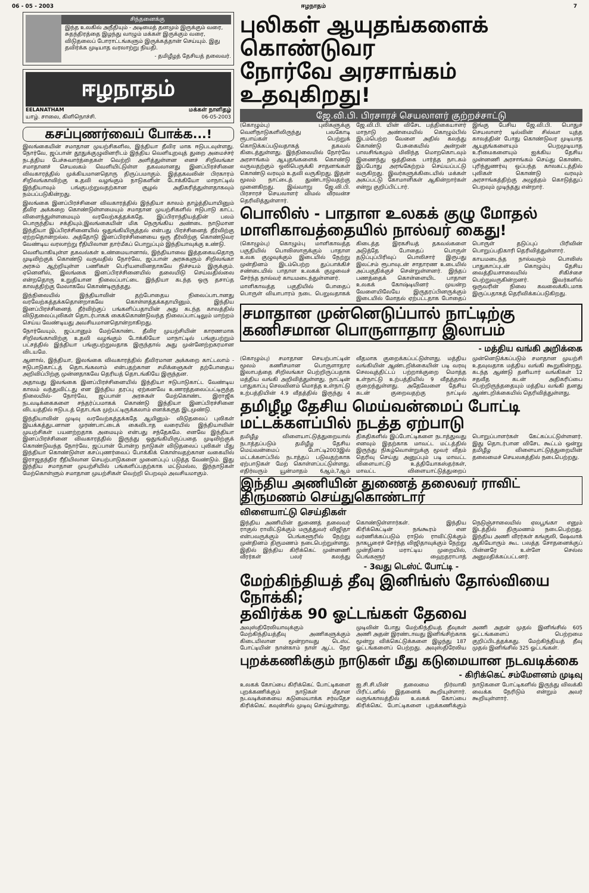06 - 05 - 2003 ஈழநாதம் 7
சிந்தனைக்கு
இந்த உலகில் அநீதியும் - அடிமைத் தனமும் இருக்கும் வரை, சுதந்திரத்தை இழந்து வாழும் மக்கள் இருக்கும் வரை, விடுதலைப் போராட்டங்களும் இருக்கத்தான் செய்யும். இது தவிர்க்க முடியாத வரலாற்று நியதி.
- தமிழீழத் தேசியத் தலைவர்.
ஈழநாதம்
EELANATHAM மக்கள் நாளிதழ்
யாழ். சாலை, கிளிநொச்சி. 06-05-2003
கசப்புணர்வைப் போக்க...!
இலங்கையின் சமாதான முயற்சிகளில, இந்தியா தீவிர மாக ஈடுபடவுள்ளது. நோர்வே, ஜப்பான் தூதுக்குழுவினரிடம் இந்திய வெளியுறவுத் துறை அமைச்சர் நடத்திய பேச்சுவார்த்தைகள் வெற்றி அளித்துள்ளன எனச் சிறிலங்கா சமாதானச் செயலகம் வெளியிட்டுள்ள தகவலானது இனப்பிரச்சினை விவகாரத்தில் முக்கியமானதொரு திருப்பமாகும். இத்தகவலின் பிரகாரம் சிறிலங்காவிற்கு உதவி வழங்கும் நாடுகளின் டோக்கியோ மாநாட்டில் இந்தியாவும் பங்குபற்றுவதற்கான சூழல் அதிகரித்துள்ளதாகவும் நம்பப்படுகின்றது.
இலங்கை இனப்பிரச்சினை விவகாரத்தில் இந்தியா காலம் தாழ்த்தியாயினும் தீவிர அக்கறை கொண்டுள்ளமையும் சமாதான முயற்சிகளில் ஈடுபாடு காட்ட விளைந்துள்ளமையும் வரவேற்கத்தக்கதே. இப்பிராந்தியத்தின் பலம் பொருந்திய சக்தியும்,இலங்கையின் மிக நெருங்கிய அண்டை நாடுமான இந்தியா இப்பிரச்சினையில் ஒதுங்கியிருத்தல் என்பது பிரச்சினைத் தீர்விற்கு ஏற்றதொன்றல்ல. அத்தோடு இனப்பிரச்சினையை ஒரு தீர்விற்கு கொண்டுவர வேண்டிய வரலாற்று ரீதியிலான தார்மீகப் பொறுப்பும் இந்தியாவுக்கு உண்டு.
வெளியாகியுள்ள தகவல்கள் உண்மையானால், இந்தியாவை இத்தகையதொரு முடிவிற்குக் கொண்டு வருவதில் நோர்வே, ஜப்பான் அரசுகளும் சிறிலங்கா அரசும் ஆற்றியுள்ள பணிகள் பெரியளவினதாகவே நிச்சயம் இருக்கும். ஏனெனில், இலங்கை இனப்பிரச்சினையில் தலையிடு செய்வதில்லை என்றதொரு உறுதியான நிலைப்பாட்டை இந்தியா கடந்த ஒரு தசாப்த காலத்திற்கு மேலாகவே கொண்டிருந்தது.
இந்நிலையில் இந்தியாவின் தற்போதைய நிலைப்பாடானது வரவேற்கத்தக்கதொன்றாகவே கொள்ளத்தக்கதாயினும், இந்திய இனப்பிரச்சினைத் தீர்விற்குப் பங்களிப்பதாயின் அது கடந்த காலத்தில் விடுதலைப்புலிகள் தொடர்பாகக் கைக்கொண்டுவந்த நிலைப்பாட்டிலும் மாற்றம் செய்ய வேண்டியது அவசியமானதொன்றாகிறது.
நோர்வேயும், ஜப்பானும் மேற்கொண்ட தீவிர முயற்சியின் காரணமாக சிறிலங்காவிற்கு உதவி வழங்கும் டோக்கியோ மாநாட்டில் பங்குபற்றும் பட்சத்தில் இந்தியா பங்குபற்றுவதாக இருந்தால் அது முன்னேற்றகரமான விடயமே.
ஆனால், இந்தியா, இலங்கை விவகாரத்தில் தீவிரமான அக்கறை காட்டலாம் - ஈடுபாடுகாட்டத் தொடங்கலாம் என்பதற்கான சமிக்ஞைகள் தற்போதைய அறிவிப்பிற்கு முன்னதாகவே தெரியத் தொடங்கியே இருந்தன.
அதாவது இலங்கை இனப்பிரச்சினையில் இந்தியா ஈடுபாடுகாட்ட வேண்டிய காலம் வந்துவிட்டது என இந்திய தரப்பு ஏற்கனவே உணரத்தலைப்பட்டிருந்த நிலையில்- நோர்வே, ஜப்பான் அரசுகள் மேற்கொண்ட இராஜீக நடவடிக்கைகளை சந்தர்ப்பமாகக் கொண்டு இந்தியா இனப்பிரச்சினை விடயத்தில் ஈடுபடத் தொடங்க முற்பட்டிருக்கலாம் எனக்கருத இடமுண்டு.
இந்தியாவின் முடிவு வரவேற்கத்தக்கதே ஆயினும்- விடுதலைப் புலிகள் இயக்கத்துடனான முரண்பாட்டைக் கைவிடாத வரையில் இந்தியாவின் முயற்சிகள் பயனற்றதாக அமையும் என்பது சந்தேகமே. எனவே இந்தியா இனப்பிரச்சினை விவகாரத்தில் இருந்து ஒதுங்கியிருப்பதை முடிவிற்குக் கொண்டுவந்த நோர்வே, ஜப்பான் போன்ற நாடுகள் விடுதலைப் புலிகள் மீது இந்தியா கொண்டுள்ள கசப்புணர்வைப் போக்கிக் கொள்வதற்கான வகையில் இராஜதந்திர ரீதியிலான செயற்பாடுகளை முனைப்புப் படுத்த வேண்டும். இது இந்திய சமாதான முயற்சியில் பங்களிப்பதற்காக மட்டுமல்ல, இந்நாடுகள் மேற்கொள்ளும் சமாதான முயற்சிகள் வெற்றி பெறவும் அவசியமாகும்.
புலிகள் ஆயுதங்களைக் கொண்டுவர
நோர்வே அரசாங்கம் உதவுகிறது!
ஜே.வி.பி. பிரசாரச் செயலாளர் குற்றச்சாட்டு
(கொழும்பு) புலிகளுக்கு வெளிநாடுகளிலிருந்து பலகோடி ரூபாய்கள் பெற்றுக் கொடுக்கப்படுவதாகத் தகவல் கிடைத்துள்ளது. இந்நிலையில் நோர்வே அரசாங்கம் ஆயுதங்களைக் கொண்டு வருவதற்கும் ஒலிபெருக்கி சாதனங்கள் கொண்டு வரவும் உதவி வருகிறது. இதன் மூலம் நாட்டைத் துண்டாடுவதற்கு முனைகிறது. இவ்வாறு ஜே.வி.பி. பிரசாரச் செயலாளர் விமல் வீரவன்ச தெரிவித்துள்ளார்.
ஜே.வி.பி. யின் விசேட பத்திகையாளர் மாநாடு அண்மையில் கொழும்பில் இடம்பெற்ற வேளை அதில் கலந்து கொண்டு பேசுகையில் அன்றன் பாலசிங்கமும் மிலிந்த மொறகொடவும் இணைந்து ஒத்திகை பார்த்த நாடகம் இப்போது அரங்கேற்றம் செய்யப்பட்டு வருகிறது. இவர்களுக்கிடையில் மக்கள் அகப்பட்டு கோமாளிகள் ஆகின்றார்கள் என்று குறிப்பிட்டார்.
இங்கு பேசிய ஜே.வி.பி. பொதுச் செயலாளர் டில்வின் சில்வா யுத்த காலத்தின் போது கொண்டுவர முடியாத ஆயுதங்களையும் பெறமுடியாத உரிமைகளையும் ஐக்கிய தேசிய முன்னணி அரசாங்கம் செய்து கொண்ட புரிந்துணர்வு ஒப்பந்த காலகட்டத்தில் புலிகள் கொண்டு வரவும் அரசாங்கத்திற்கு அழுத்தம் கொடுத்துப் பெறவும் முடிந்தது என்றார்.
பொலிஸ் - பாதாள உலகக் குழு மோதல்
மாளிகாவத்தையில் நால்வர் கைது!
(கொழும்பு) கொழும்பு மாளிகாவத்த பகுதியில் பொலிஸாருக்கும் பாதாள உலக குழுவுக்கும் இடையில் நேற்று முன்தினம் இடம்பெற்ற துப்பாக்கிச் சண்டையில் பாதாள உலகக் குழுவைச் சேர்ந்த நால்வர் காயமடைந்துள்ளனர்.
மாளிகாவத்த பகுதியில் போதைப் பொருள் வியாபாரம் நடை பெறுவதாகக் கிடைத்த இரகசியத் தகவல்களை அடுத்தே போதைப் பொருள் தடுப்புப்பிரிவுப் பொலிசார் இருபது இலட்சம் ரூபாவுடன் சாதாரண உடையில் அப்பகுதிக்குச் சென்றுள்ளனர். இந்தப் பணத்தைக் கொள்ளையிட பாதாள உலகக் கோஷ்டியினர் முயன்ற வேளையிலேயே இருதரப்பினருக்கும் இடையில் மோதல் ஏற்பட்டதாக போதைப் பொருள் தடுப்புப் பிரிவின் பொறுப்பதிகாரி தெரிவித்துள்ளார்.
காயமடைந்த நால்வரும் பொலிஸ் பாதுகாப்புடன் கொழும்பு தேசிய வைத்தியசாலையில் சிகிச்சை பெற்றுவருகின்றனர். இவர்களில் ஒருவரின் நிலை கவலைக்கிடமாக இருப்பதாகத் தெரிவிக்கப்படுகிறது.
சமாதான முன்னெடுப்பால் நாட்டிற்கு
கணிசமான பொருளாதார இலாபம்
- மத்திய வங்கி அறிக்கை
(கொழும்பு) சமாதான செயற்பாட்டின் மூலம் கணிசமான பொருளாதார இலாபத்தை சிறிலங்கா பெற்றிருப்பதாக மத்திய வங்கி அறிவித்துள்ளது. நாட்டின் பாதுகாப்பு செலவினம் மொத்த உள்நாட்டு உற்பத்தியின் 4.9 வீதத்தில் இருந்து 4 வீதமாக குறைக்கப்பட்டுள்ளது. மத்திய வங்கியின் ஆண்டறிக்கையின் படி வரவு செலவுத்திட்டப் பற்றாக்குறை மொத்த உள்நாட்டு உற்பத்தியில் 9 வீதத்தால் குறைந்துள்ளது. அதேவேளை தேசிய கடன் குறைவதற்கு நாட்டில் முன்னெடுக்கப்படும் சமாதான முயற்சி உதவுவதாக மத்திய வங்கி கூறுகின்றது. கடந்த ஆண்டு தனியார் வங்கிகள் 12 சதவீத கடன் அதிகரிப்பை பெற்றிருந்ததையும் மத்திய வங்கி தனது ஆண்டறிக்கையில் தெரிவித்துள்ளது.
தமிழீழ தேசிய மெய்வன்மைப் போட்டி
மட்டக்களப்பில் நடத்த ஏற்பாடு
தமிழீழ விளையாட்டுத்துறையால் நடாத்தப்படும் தமிழீழ தேசிய மெய்வன்மைப் போட்டி2003இல் மட்டக்களப்பில் நடாத்தப் படுவதற்காக ஏற்பாடுகள் மேற் கொள்ளப்பட்டுள்ளது. எதிர்வரும் யூன்மாதம் 6ஆம்,7ஆம் திகதிகளில் இப்போட்டிகளை நடாத்துவது எனவும் இதற்காக மாவட்ட மட்டத்தில் இருந்து நிகழ்வொன்றுக்கு மூவர் வீதம் தெரிவு செய்து அனுப்பும் படி மாவட்ட விளையாட்டு உத்தியோகஸ்தர்கள், மாவட்ட விளையாட்டுத்துறைப் பொறுப்பாளர்கள் கேட்கப்பட்டுள்ளனர். இது தொடர்பான விசேட கூட்டம் ஒன்று தமிழீழ விளையாட்டுத்துறையின் தலைமைச் செயலகத்தில் நடைபெற்றது.
இந்திய அணியின் துணைத் தலைவர் ராவிட் திருமணம் செய்துகொண்டார்
விளையாட்டு செய்திகள்
இந்திய அணியின் துணைத் தலைவர் ராகுல் ராவிட்டுக்கும் மருத்துவர் விஜிதா என்பவருக்கும் பெங்களூரில் நேற்று முன்தினம் திருமணம் நடைபெற்றுள்ளது. இதில் இந்திய கிரிக்கெட் முன்னணி வீரர்கள் பலர் கலந்து கொண்டுள்ளார்கள். இந்திய கிரிக்கெட்டின் நங்கூரம் என வர்ணிக்கப்படும் ராடுல் ராவிட்டுக்கும் நாகபூரைச் சேர்ந்த விஜிதாவுக்கும் நேற்று முன்தினம் மராட்டிய முறையில், பெங்களூர் ஹைதராபாத் நெடுஞ்சாலையில் ஏலபூங்கா எனும் இடத்தில் திருமணம் நடைபெற்றது. இந்திய அணி வீரர்கள் கங்குலி, ஷேவாக் ஆகியோரும் கூட பலத்த சோதனைக்குப் பின்னரே உள்ளே செல்ல அனுமதிக்கப்பட்டனர்.
- 3வது டெஸ்ட் போட்டி -
மேற்கிந்தியத் தீவு இனிங்ஸ் தோல்வியை நோக்கி;
தவிர்க்க 90 ஓட்டங்கள் தேவை
அவுஸ்திரேலியாவுக்கும் மேற்கிந்தியத்தீவு அணிகளுக்கும் கிடையிலான மூன்றாவது டெஸ்ட் போட்டியின் நான்காம் நாள் ஆட்ட நேர முடிவின் போது மேற்கிந்தியத் தீவுகள் அணி அதன் இரண்டாவது இனிங்சிற்காக மூன்று விக்கெட்டுக்களை இழந்து 187 ஓட்டங்களைப் பெற்றது. அவுஸ்திரேலிய அணி அதன் முதல் இனிங்சில் 605 ஓட்டங்களைப் பெற்றமை குறிப்பிடத்தக்கது. மேற்கிந்தியத் தீவு முதல் இனிங்சில் 325 ஓட்டங்கள்.
புறக்கணிக்கும் நாடுகள் மீது கடுமையான நடவடிக்கை
- கிரிக்கெட் சம்மேளனம் முடிவு
உலகக் கோப்பை கிரிக்கெட் போட்டிகளை புறக்கணிக்கும் நாடுகள் மீதான நடவடிக்கையை கடுமையாக்க சர்வதேச கிரிக்கெட் கவுன்சில் முடிவு செய்துள்ளது. ஐ.சி.சி.யின் தலைமை நிர்வாகி பிரிட்டனில் இதனைக் கூறியுள்ளார். வருங்காலத்தில் உலகக் கோப்பை கிரிக்கெட் போட்டிகளை புறக்கணிக்கும் நாடுகளை போட்டிகளில் இருந்து விலக்கி வைக்க நேரிடும் என்றும் அவர் கூறியுள்ளார்.